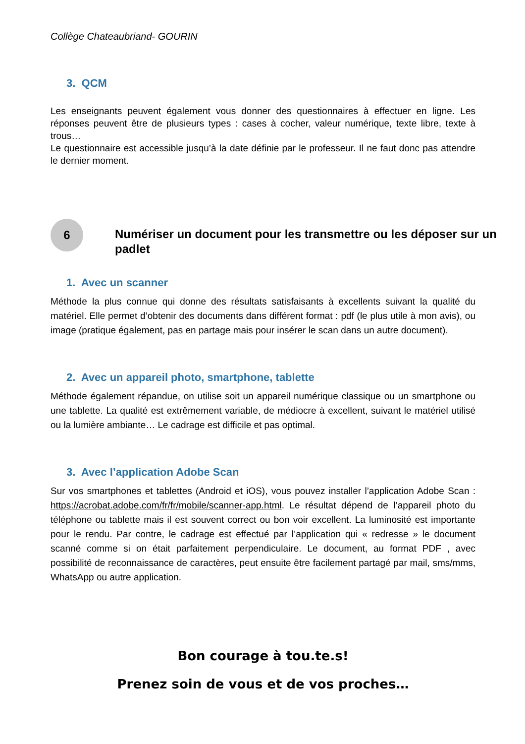Collège Chateaubriand- GOURIN
3. QCM
Les enseignants peuvent également vous donner des questionnaires à effectuer en ligne. Les réponses peuvent être de plusieurs types : cases à cocher, valeur numérique, texte libre, texte à trous…
Le questionnaire est accessible jusqu’à la date définie par le professeur. Il ne faut donc pas attendre le dernier moment.
6
Numériser un document pour les transmettre ou les déposer sur un padlet
1. Avec un scanner
Méthode la plus connue qui donne des résultats satisfaisants à excellents suivant la qualité du matériel. Elle permet d’obtenir des documents dans différent format : pdf (le plus utile à mon avis), ou image (pratique également, pas en partage mais pour insérer le scan dans un autre document).
2. Avec un appareil photo, smartphone, tablette
Méthode également répandue, on utilise soit un appareil numérique classique ou un smartphone ou une tablette. La qualité est extrêmement variable, de médiocre à excellent, suivant le matériel utilisé ou la lumière ambiante… Le cadrage est difficile et pas optimal.
3. Avec l’application Adobe Scan
Sur vos smartphones et tablettes (Android et iOS), vous pouvez installer l’application Adobe Scan : https://acrobat.adobe.com/fr/fr/mobile/scanner-app.html. Le résultat dépend de l’appareil photo du téléphone ou tablette mais il est souvent correct ou bon voir excellent. La luminosité est importante pour le rendu. Par contre, le cadrage est effectué par l’application qui « redresse » le document scanné comme si on était parfaitement perpendiculaire. Le document, au format PDF , avec possibilité de reconnaissance de caractères, peut ensuite être facilement partagé par mail, sms/mms, WhatsApp ou autre application.
Bon courage à tou.te.s!
Prenez soin de vous et de vos proches…